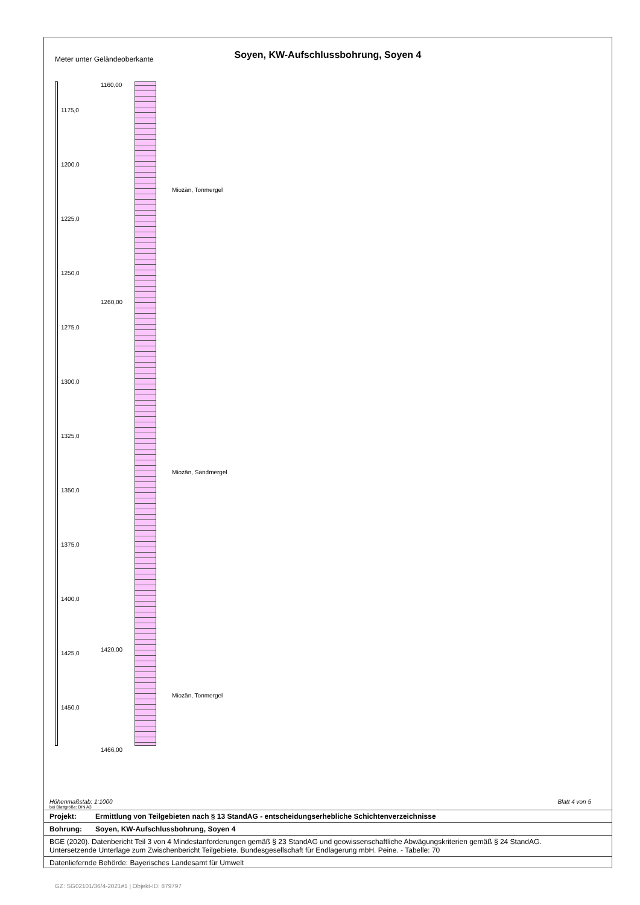Meter unter Geländeoberkante
Soyen, KW-Aufschlussbohrung, Soyen 4
1175,0
1200,0
1225,0
1250,0
1275,0
1300,0
1325,0
1350,0
1375,0
1400,0
1425,0
1450,0
1160,00
1260,00
1420,00
1466,00
Miozän, Tonmergel
Miozän, Sandmergel
Miozän, Tonmergel
Höhenmaßstab: 1:1000 Blatt 4 von 5
bei Blattgröße: DIN A3
Projekt: Ermittlung von Teilgebieten nach § 13 StandAG - entscheidungserhebliche Schichtenverzeichnisse
Bohrung: Soyen, KW-Aufschlussbohrung, Soyen 4
BGE (2020). Datenbericht Teil 3 von 4 Mindestanforderungen gemäß § 23 StandAG und geowissenschaftliche Abwägungskriterien gemäß § 24 StandAG.
Untersetzende Unterlage zum Zwischenbericht Teilgebiete. Bundesgesellschaft für Endlagerung mbH. Peine. - Tabelle: 70
Datenliefernde Behörde: Bayerisches Landesamt für Umwelt
GZ: SG02101/36/4-2021#1 | Objekt-ID: 879797